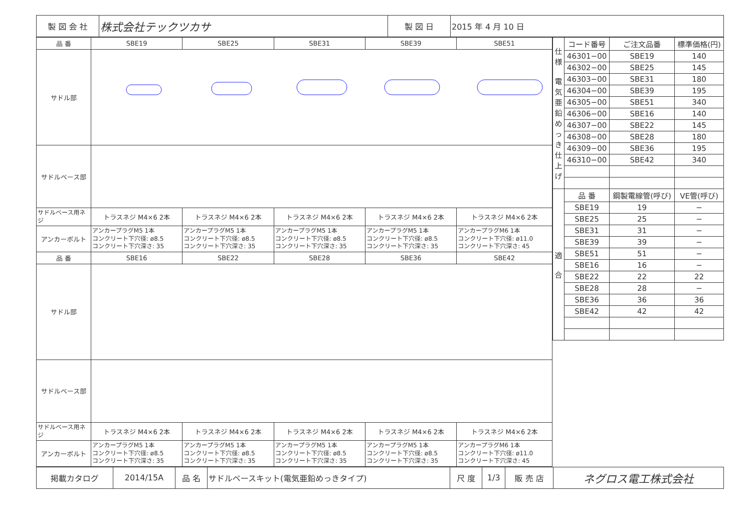| 製 図 会 社 | 株式会社テックツカサ | 製 図 日 | 2015 年 4 月 10 日 |
| 品 番 | SBE19 | SBE25 | SBE31 | SBE39 | SBE51 |
| --- | --- | --- | --- | --- | --- |
| サドル部 | | | | | |
| サドルベース部 | | | | | |
| サドルベース用ネジ | トラスネジ M4×6 2本 | トラスネジ M4×6 2本 | トラスネジ M4×6 2本 | トラスネジ M4×6 2本 | トラスネジ M4×6 2本 |
| アンカーボルト | アンカープラグM5 1本 コンクリート下穴径: ø8.5 コンクリート下穴深さ: 35 | アンカープラグM5 1本 コンクリート下穴径: ø8.5 コンクリート下穴深さ: 35 | アンカープラグM5 1本 コンクリート下穴径: ø8.5 コンクリート下穴深さ: 35 | アンカープラグM5 1本 コンクリート下穴径: ø8.5 コンクリート下穴深さ: 35 | アンカープラグM6 1本 コンクリート下穴径: ø11.0 コンクリート下穴深さ: 45 |
| 品 番 | SBE16 | SBE22 | SBE28 | SBE36 | SBE42 |
| サドル部 | | | | | |
| サドルベース部 | | | | | |
| サドルベース用ネジ | トラスネジ M4×6 2本 | トラスネジ M4×6 2本 | トラスネジ M4×6 2本 | トラスネジ M4×6 2本 | トラスネジ M4×6 2本 |
| アンカーボルト | アンカープラグM5 1本 コンクリート下穴径: ø8.5 コンクリート下穴深さ: 35 | アンカープラグM5 1本 コンクリート下穴径: ø8.5 コンクリート下穴深さ: 35 | アンカープラグM5 1本 コンクリート下穴径: ø8.5 コンクリート下穴深さ: 35 | アンカープラグM5 1本 コンクリート下穴径: ø8.5 コンクリート下穴深さ: 35 | アンカープラグM6 1本 コンクリート下穴径: ø11.0 コンクリート下穴深さ: 45 |
| 仕様 電気亜鉛めっき仕上げ | コード番号 | ご注文品番 | 標準価格(円) |
| | 46301−00 | SBE19 | 140 |
| | 46302−00 | SBE25 | 145 |
| | 46303−00 | SBE31 | 180 |
| | 46304−00 | SBE39 | 195 |
| | 46305−00 | SBE51 | 340 |
| | 46306−00 | SBE16 | 140 |
| | 46307−00 | SBE22 | 145 |
| | 46308−00 | SBE28 | 180 |
| | 46309−00 | SBE36 | 195 |
| | 46310−00 | SBE42 | 340 |
| 適 合 | 品 番 | 鋼製電線管(呼び) | VE管(呼び) |
| | SBE19 | 19 | − |
| | SBE25 | 25 | − |
| | SBE31 | 31 | − |
| | SBE39 | 39 | − |
| | SBE51 | 51 | − |
| | SBE16 | 16 | − |
| | SBE22 | 22 | 22 |
| | SBE28 | 28 | − |
| | SBE36 | 36 | 36 |
| | SBE42 | 42 | 42 |
| 掲載カタログ | 2014/15A | 品 名 | サドルベースキット(電気亜鉛めっきタイプ) | 尺 度 | 1/3 | 販 売 店 | ネグロス電工株式会社 |